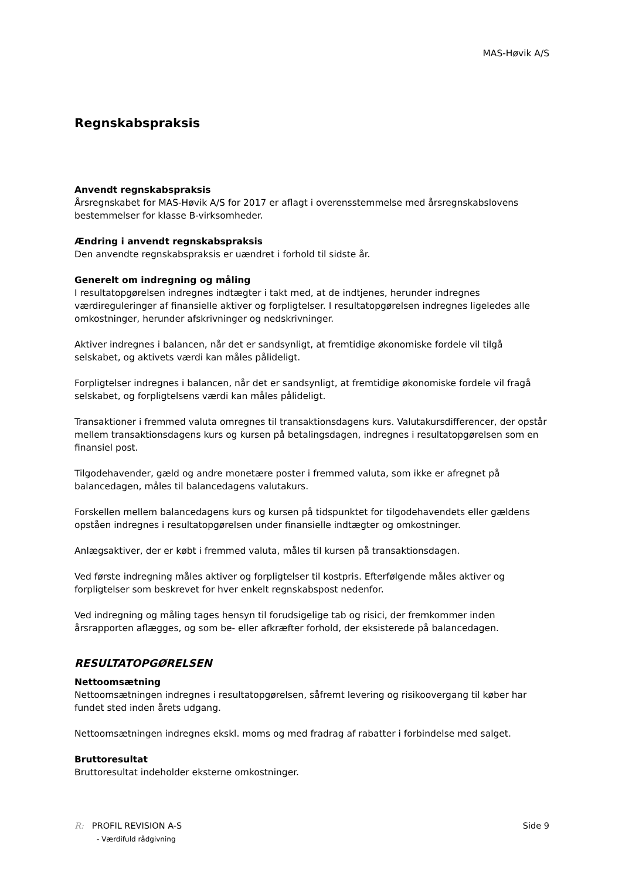MAS-Høvik A/S
Regnskabspraksis
Anvendt regnskabspraksis
Årsregnskabet for MAS-Høvik A/S for 2017 er aflagt i overensstemmelse med årsregnskabslovens bestemmelser for klasse B-virksomheder.
Ændring i anvendt regnskabspraksis
Den anvendte regnskabspraksis er uændret i forhold til sidste år.
Generelt om indregning og måling
I resultatopgørelsen indregnes indtægter i takt med, at de indtjenes, herunder indregnes værdireguleringer af finansielle aktiver og forpligtelser. I resultatopgørelsen indregnes ligeledes alle omkostninger, herunder afskrivninger og nedskrivninger.
Aktiver indregnes i balancen, når det er sandsynligt, at fremtidige økonomiske fordele vil tilgå selskabet, og aktivets værdi kan måles pålideligt.
Forpligtelser indregnes i balancen, når det er sandsynligt, at fremtidige økonomiske fordele vil fragå selskabet, og forpligtelsens værdi kan måles pålideligt.
Transaktioner i fremmed valuta omregnes til transaktionsdagens kurs. Valutakursdifferencer, der opstår mellem transaktionsdagens kurs og kursen på betalingsdagen, indregnes i resultatopgørelsen som en finansiel post.
Tilgodehavender, gæld og andre monetære poster i fremmed valuta, som ikke er afregnet på balancedagen, måles til balancedagens valutakurs.
Forskellen mellem balancedagens kurs og kursen på tidspunktet for tilgodehavendets eller gældens opståen indregnes i resultatopgørelsen under finansielle indtægter og omkostninger.
Anlægsaktiver, der er købt i fremmed valuta, måles til kursen på transaktionsdagen.
Ved første indregning måles aktiver og forpligtelser til kostpris. Efterfølgende måles aktiver og forpligtelser som beskrevet for hver enkelt regnskabspost nedenfor.
Ved indregning og måling tages hensyn til forudsigelige tab og risici, der fremkommer inden årsrapporten aflægges, og som be- eller afkræfter forhold, der eksisterede på balancedagen.
RESULTATOPGØRELSEN
Nettoomsætning
Nettoomsætningen indregnes i resultatopgørelsen, såfremt levering og risikoovergang til køber har fundet sted inden årets udgang.
Nettoomsætningen indregnes ekskl. moms og med fradrag af rabatter i forbindelse med salget.
Bruttoresultat
Bruttoresultat indeholder eksterne omkostninger.
R: PROFIL REVISION A-S
- Værdifuld rådgivning
Side 9